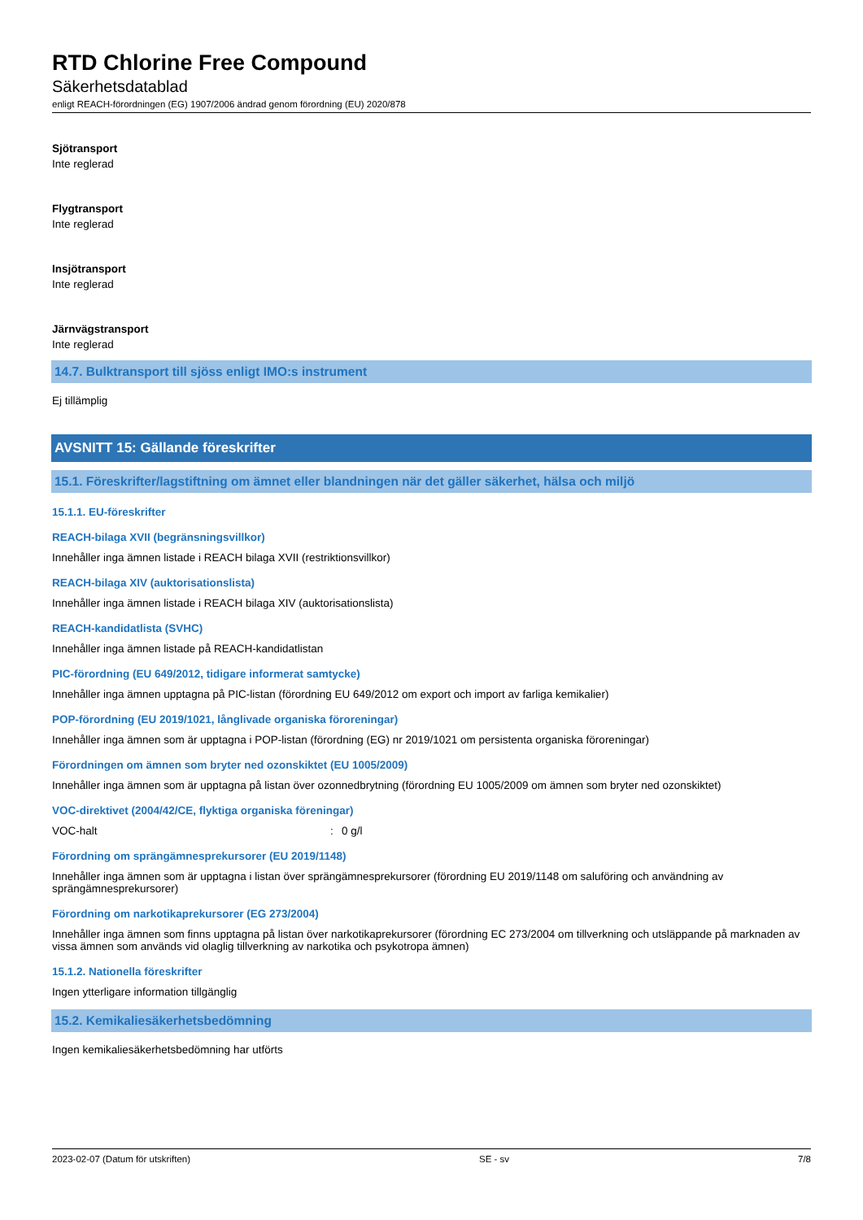RTD Chlorine Free Compound
Säkerhetsdatablad
enligt REACH-förordningen (EG) 1907/2006 ändrad genom förordning (EU) 2020/878
Sjötransport
Inte reglerad
Flygtransport
Inte reglerad
Insjötransport
Inte reglerad
Järnvägstransport
Inte reglerad
14.7. Bulktransport till sjöss enligt IMO:s instrument
Ej tillämplig
AVSNITT 15: Gällande föreskrifter
15.1. Föreskrifter/lagstiftning om ämnet eller blandningen när det gäller säkerhet, hälsa och miljö
15.1.1. EU-föreskrifter
REACH-bilaga XVII (begränsningsvillkor)
Innehåller inga ämnen listade i REACH bilaga XVII (restriktionsvillkor)
REACH-bilaga XIV (auktorisationslista)
Innehåller inga ämnen listade i REACH bilaga XIV (auktorisationslista)
REACH-kandidatlista (SVHC)
Innehåller inga ämnen listade på REACH-kandidatlistan
PIC-förordning (EU 649/2012, tidigare informerat samtycke)
Innehåller inga ämnen upptagna på PIC-listan (förordning EU 649/2012 om export och import av farliga kemikalier)
POP-förordning (EU 2019/1021, långlivade organiska föroreningar)
Innehåller inga ämnen som är upptagna i POP-listan (förordning (EG) nr 2019/1021 om persistenta organiska föroreningar)
Förordningen om ämnen som bryter ned ozonskiktet (EU 1005/2009)
Innehåller inga ämnen som är upptagna på listan över ozonnedbrytning (förordning EU 1005/2009 om ämnen som bryter ned ozonskiktet)
VOC-direktivet (2004/42/CE, flyktiga organiska föreningar)
VOC-halt: 0 g/l
Förordning om sprängämnesprekursorer (EU 2019/1148)
Innehåller inga ämnen som är upptagna i listan över sprängämnesprekursorer (förordning EU 2019/1148 om saluföring och användning av sprängämnesprekursorer)
Förordning om narkotikaprekursorer (EG 273/2004)
Innehåller inga ämnen som finns upptagna på listan över narkotikaprekursorer (förordning EC 273/2004 om tillverkning och utsläppande på marknaden av vissa ämnen som används vid olaglig tillverkning av narkotika och psykotropa ämnen)
15.1.2. Nationella föreskrifter
Ingen ytterligare information tillgänglig
15.2. Kemikaliesäkerhetsbedömning
Ingen kemikaliesäkerhetsbedömning har utförts
2023-02-07 (Datum för utskriften) SE - sv 7/8